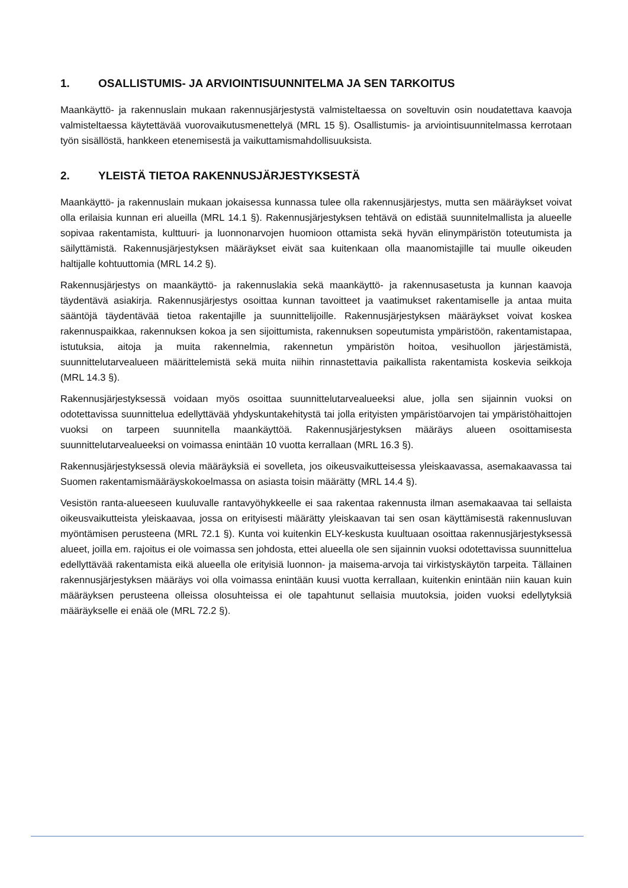1. OSALLISTUMIS- JA ARVIOINTISUUNNITELMA JA SEN TARKOITUS
Maankäyttö- ja rakennuslain mukaan rakennusjärjestystä valmisteltaessa on soveltuvin osin noudatettava kaavoja valmisteltaessa käytettävää vuorovaikutusmenettelyä (MRL 15 §). Osallistumis- ja arviointisuunnitelmassa kerrotaan työn sisällöstä, hankkeen etenemisestä ja vaikuttamismahdollisuuksista.
2. YLEISTÄ TIETOA RAKENNUSJÄRJESTYKSESTÄ
Maankäyttö- ja rakennuslain mukaan jokaisessa kunnassa tulee olla rakennusjärjestys, mutta sen määräykset voivat olla erilaisia kunnan eri alueilla (MRL 14.1 §). Rakennusjärjestyksen tehtävä on edistää suunnitelmallista ja alueelle sopivaa rakentamista, kulttuuri- ja luonnonarvojen huomioon ottamista sekä hyvän elinympäristön toteutumista ja säilyttämistä. Rakennusjärjestyksen määräykset eivät saa kuitenkaan olla maanomistajille tai muulle oikeuden haltijalle kohtuuttomia (MRL 14.2 §).
Rakennusjärjestys on maankäyttö- ja rakennuslakia sekä maankäyttö- ja rakennusasetusta ja kunnan kaavoja täydentävä asiakirja. Rakennusjärjestys osoittaa kunnan tavoitteet ja vaatimukset rakentamiselle ja antaa muita sääntöjä täydentävää tietoa rakentajille ja suunnittelijoille. Rakennusjärjestyksen määräykset voivat koskea rakennuspaikkaa, rakennuksen kokoa ja sen sijoittumista, rakennuksen sopeutumista ympäristöön, rakentamistapaa, istutuksia, aitoja ja muita rakennelmia, rakennetun ympäristön hoitoa, vesihuollon järjestämistä, suunnittelutarvealueen määrittelemistä sekä muita niihin rinnastettavia paikallista rakentamista koskevia seikkoja (MRL 14.3 §).
Rakennusjärjestyksessä voidaan myös osoittaa suunnittelutarvealueeksi alue, jolla sen sijainnin vuoksi on odotettavissa suunnittelua edellyttävää yhdyskuntakehitystä tai jolla erityisten ympäristöarvojen tai ympäristöhaittojen vuoksi on tarpeen suunnitella maankäyttöä. Rakennusjärjestyksen määräys alueen osoittamisesta suunnittelutarvealueeksi on voimassa enintään 10 vuotta kerrallaan (MRL 16.3 §).
Rakennusjärjestyksessä olevia määräyksiä ei sovelleta, jos oikeusvaikutteisessa yleiskaavassa, asemakaavassa tai Suomen rakentamismääräyskokoelmassa on asiasta toisin määrätty (MRL 14.4 §).
Vesistön ranta-alueeseen kuuluvalle rantavyöhykkeelle ei saa rakentaa rakennusta ilman asemakaavaa tai sellaista oikeusvaikutteista yleiskaavaa, jossa on erityisesti määrätty yleiskaavan tai sen osan käyttämisestä rakennusluvan myöntämisen perusteena (MRL 72.1 §). Kunta voi kuitenkin ELY-keskusta kuultuaan osoittaa rakennusjärjestyksessä alueet, joilla em. rajoitus ei ole voimassa sen johdosta, ettei alueella ole sen sijainnin vuoksi odotettavissa suunnittelua edellyttävää rakentamista eikä alueella ole erityisiä luonnon- ja maisema-arvoja tai virkistyskäytön tarpeita. Tällainen rakennusjärjestyksen määräys voi olla voimassa enintään kuusi vuotta kerrallaan, kuitenkin enintään niin kauan kuin määräyksen perusteena olleissa olosuhteissa ei ole tapahtunut sellaisia muutoksia, joiden vuoksi edellytyksiä määräykselle ei enää ole (MRL 72.2 §).